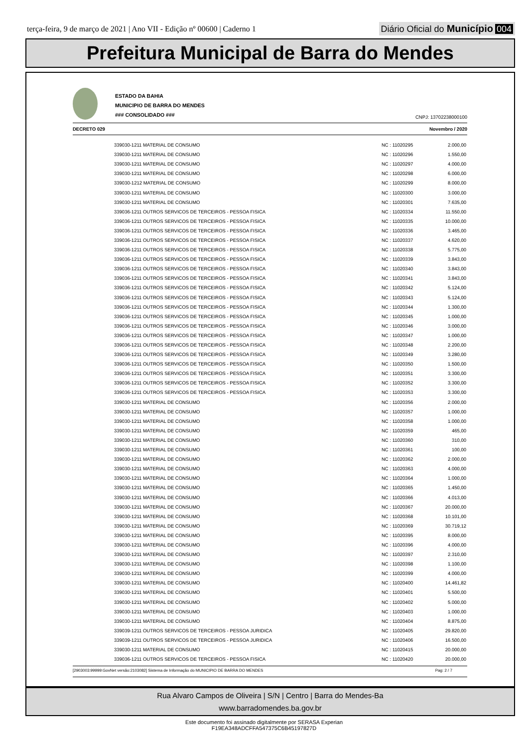terça-feira, 9 de março de 2021 | Ano VII - Edição nº 00600 | Caderno 1
Diário Oficial do Município 004
Prefeitura Municipal de Barra do Mendes
ESTADO DA BAHIA
MUNICIPIO DE BARRA DO MENDES
### CONSOLIDADO ###
CNPJ: 13702238000100
DECRETO 029 Novembro / 2020
| 339030-1211 MATERIAL DE CONSUMO | NC : 11020295 | 2.000,00 |
| 339030-1211 MATERIAL DE CONSUMO | NC : 11020296 | 1.550,00 |
| 339030-1211 MATERIAL DE CONSUMO | NC : 11020297 | 4.000,00 |
| 339030-1211 MATERIAL DE CONSUMO | NC : 11020298 | 6.000,00 |
| 339030-1212 MATERIAL DE CONSUMO | NC : 11020299 | 8.000,00 |
| 339030-1211 MATERIAL DE CONSUMO | NC : 11020300 | 3.000,00 |
| 339030-1211 MATERIAL DE CONSUMO | NC : 11020301 | 7.635,00 |
| 339036-1211 OUTROS SERVICOS DE TERCEIROS - PESSOA FISICA | NC : 11020334 | 11.550,00 |
| 339036-1211 OUTROS SERVICOS DE TERCEIROS - PESSOA FISICA | NC : 11020335 | 10.000,00 |
| 339036-1211 OUTROS SERVICOS DE TERCEIROS - PESSOA FISICA | NC : 11020336 | 3.465,00 |
| 339036-1211 OUTROS SERVICOS DE TERCEIROS - PESSOA FISICA | NC : 11020337 | 4.620,00 |
| 339036-1211 OUTROS SERVICOS DE TERCEIROS - PESSOA FISICA | NC : 11020338 | 5.775,00 |
| 339036-1211 OUTROS SERVICOS DE TERCEIROS - PESSOA FISICA | NC : 11020339 | 3.843,00 |
| 339036-1211 OUTROS SERVICOS DE TERCEIROS - PESSOA FISICA | NC : 11020340 | 3.843,00 |
| 339036-1211 OUTROS SERVICOS DE TERCEIROS - PESSOA FISICA | NC : 11020341 | 3.843,00 |
| 339036-1211 OUTROS SERVICOS DE TERCEIROS - PESSOA FISICA | NC : 11020342 | 5.124,00 |
| 339036-1211 OUTROS SERVICOS DE TERCEIROS - PESSOA FISICA | NC : 11020343 | 5.124,00 |
| 339036-1211 OUTROS SERVICOS DE TERCEIROS - PESSOA FISICA | NC : 11020344 | 1.300,00 |
| 339036-1211 OUTROS SERVICOS DE TERCEIROS - PESSOA FISICA | NC : 11020345 | 1.000,00 |
| 339036-1211 OUTROS SERVICOS DE TERCEIROS - PESSOA FISICA | NC : 11020346 | 3.000,00 |
| 339036-1211 OUTROS SERVICOS DE TERCEIROS - PESSOA FISICA | NC : 11020347 | 1.000,00 |
| 339036-1211 OUTROS SERVICOS DE TERCEIROS - PESSOA FISICA | NC : 11020348 | 2.200,00 |
| 339036-1211 OUTROS SERVICOS DE TERCEIROS - PESSOA FISICA | NC : 11020349 | 3.280,00 |
| 339036-1211 OUTROS SERVICOS DE TERCEIROS - PESSOA FISICA | NC : 11020350 | 1.500,00 |
| 339036-1211 OUTROS SERVICOS DE TERCEIROS - PESSOA FISICA | NC : 11020351 | 3.300,00 |
| 339036-1211 OUTROS SERVICOS DE TERCEIROS - PESSOA FISICA | NC : 11020352 | 3.300,00 |
| 339036-1211 OUTROS SERVICOS DE TERCEIROS - PESSOA FISICA | NC : 11020353 | 3.300,00 |
| 339030-1211 MATERIAL DE CONSUMO | NC : 11020356 | 2.000,00 |
| 339030-1211 MATERIAL DE CONSUMO | NC : 11020357 | 1.000,00 |
| 339030-1211 MATERIAL DE CONSUMO | NC : 11020358 | 1.000,00 |
| 339030-1211 MATERIAL DE CONSUMO | NC : 11020359 | 465,00 |
| 339030-1211 MATERIAL DE CONSUMO | NC : 11020360 | 310,00 |
| 339030-1211 MATERIAL DE CONSUMO | NC : 11020361 | 100,00 |
| 339030-1211 MATERIAL DE CONSUMO | NC : 11020362 | 2.000,00 |
| 339030-1211 MATERIAL DE CONSUMO | NC : 11020363 | 4.000,00 |
| 339030-1211 MATERIAL DE CONSUMO | NC : 11020364 | 1.000,00 |
| 339030-1211 MATERIAL DE CONSUMO | NC : 11020365 | 1.450,00 |
| 339030-1211 MATERIAL DE CONSUMO | NC : 11020366 | 4.013,00 |
| 339030-1211 MATERIAL DE CONSUMO | NC : 11020367 | 20.000,00 |
| 339030-1211 MATERIAL DE CONSUMO | NC : 11020368 | 10.101,00 |
| 339030-1211 MATERIAL DE CONSUMO | NC : 11020369 | 30.719,12 |
| 339030-1211 MATERIAL DE CONSUMO | NC : 11020395 | 8.000,00 |
| 339030-1211 MATERIAL DE CONSUMO | NC : 11020396 | 4.000,00 |
| 339030-1211 MATERIAL DE CONSUMO | NC : 11020397 | 2.310,00 |
| 339030-1211 MATERIAL DE CONSUMO | NC : 11020398 | 1.100,00 |
| 339030-1211 MATERIAL DE CONSUMO | NC : 11020399 | 4.000,00 |
| 339030-1211 MATERIAL DE CONSUMO | NC : 11020400 | 14.461,82 |
| 339030-1211 MATERIAL DE CONSUMO | NC : 11020401 | 5.500,00 |
| 339030-1211 MATERIAL DE CONSUMO | NC : 11020402 | 5.000,00 |
| 339030-1211 MATERIAL DE CONSUMO | NC : 11020403 | 1.000,00 |
| 339030-1211 MATERIAL DE CONSUMO | NC : 11020404 | 8.875,00 |
| 339039-1211 OUTROS SERVICOS DE TERCEIROS - PESSOA JURIDICA | NC : 11020405 | 29.820,00 |
| 339039-1211 OUTROS SERVICOS DE TERCEIROS - PESSOA JURIDICA | NC : 11020406 | 16.500,00 |
| 339030-1211 MATERIAL DE CONSUMO | NC : 11020415 | 20.000,00 |
| 339036-1211 OUTROS SERVICOS DE TERCEIROS - PESSOA FISICA | NC : 11020420 | 20.000,00 |
[2903003:99999:GovNet versão:2103082] Sistema de Informação do MUNICIPIO DE BARRA DO MENDES Pag: 2 / 7
Rua Alvaro Campos de Oliveira | S/N | Centro | Barra do Mendes-Ba
www.barradomendes.ba.gov.br
Este documento foi assinado digitalmente por SERASA Experian
F19EA348ADCFFA547375C6B45197827D